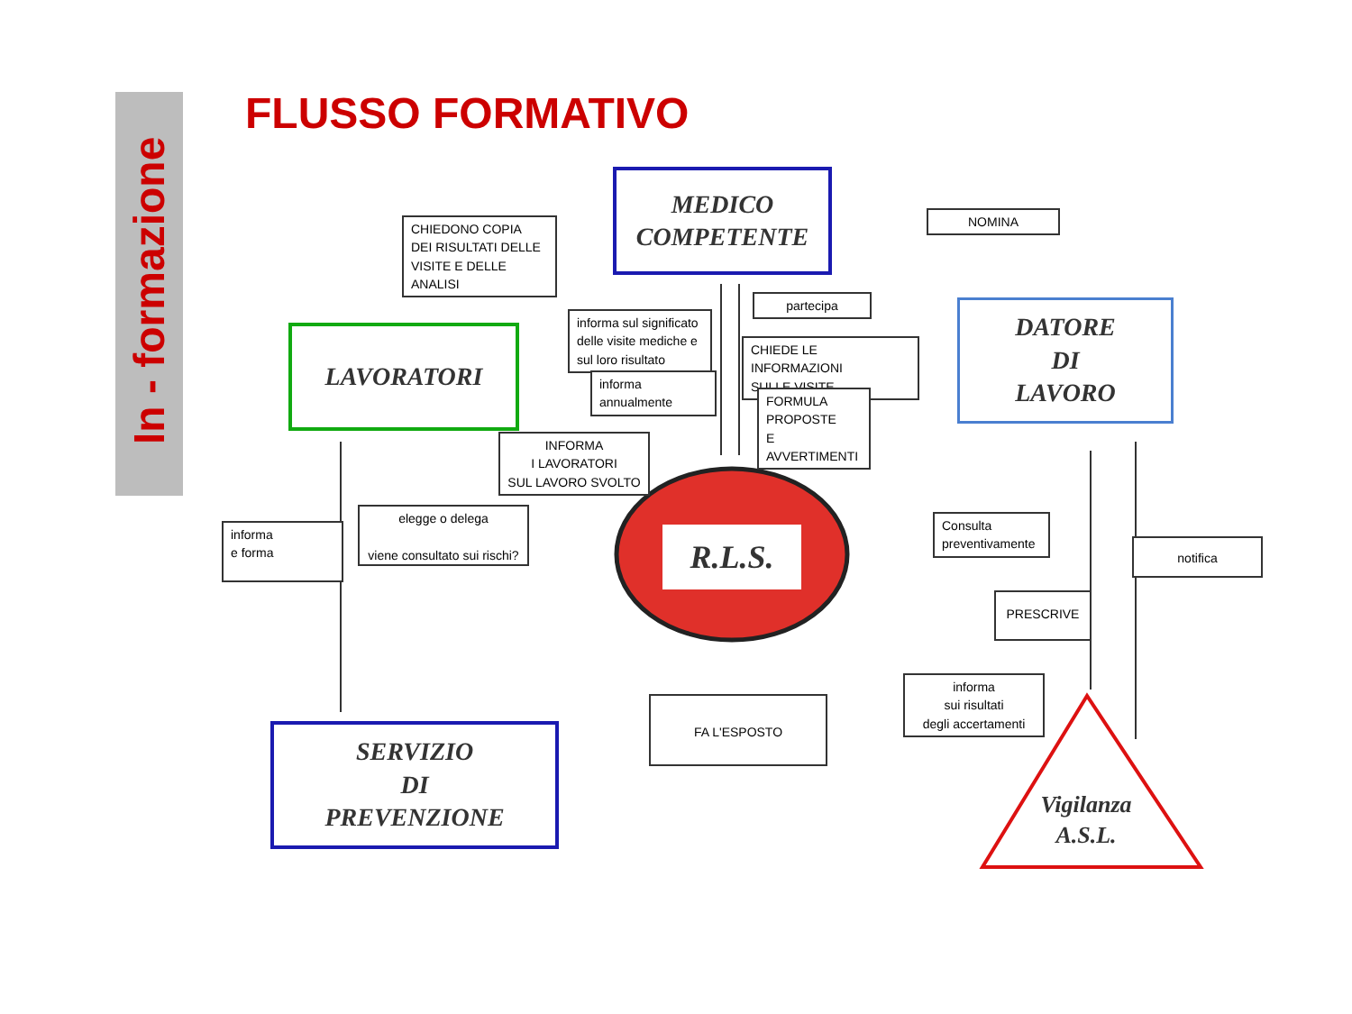In - formazione
FLUSSO FORMATIVO
MEDICO
COMPETENTE
LAVORATORI
DATORE
DI
LAVORO
SERVIZIO
DI
PREVENZIONE
R.L.S.
Vigilanza
A.S.L.
CHIEDONO COPIA
DEI RISULTATI DELLE
VISITE E DELLE ANALISI
NOMINA
partecipa
informa sul significato delle visite mediche e sul loro risultato
informa annualmente
CHIEDE LE INFORMAZIONI
SULLE VISITE
FORMULA
PROPOSTE
E AVVERTIMENTI
INFORMA
I LAVORATORI
SUL LAVORO SVOLTO
informa
e forma
elegge o delega
viene consultato sui rischi?
Consulta preventivamente
notifica
PRESCRIVE
FA L'ESPOSTO
informa
sui risultati
degli accertamenti